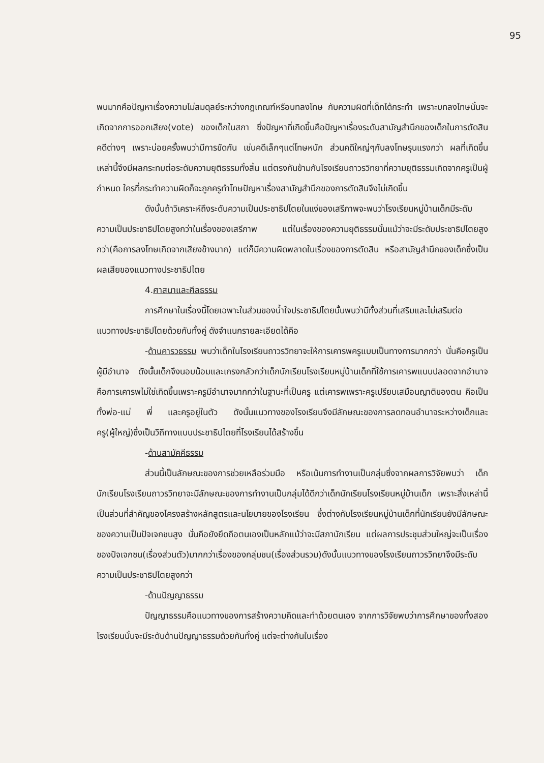95
พบมากคือปัญหาเรื่องความไม่สมดุลย์ระหว่างกฎเกณฑ์หรือบทลงโทษ กับความผิดที่เด็กได้กระทำ เพราะบทลงโทษนั้นจะเกิดจากการออกเสียง(vote) ของเด็กในสภา ซึ่งปัญหาที่เกิดขึ้นคือปัญหาเรื่องระดับสามัญสำนึกของเด็กในการตัดสินคดีต่างๆ เพราะบ่อยครั้งพบว่ามีการขัดกัน เช่นคดีเล็กๆแต่โทษหนัก ส่วนคดีใหญ่ๆกับลงโทษรุนแรงกว่า ผลที่เกิดขึ้นเหล่านี้จึงมีผลกระทบต่อระดับความยุติธรรมทั้งสิ้น แต่ตรงกันข้ามกับโรงเรียนถาวรวิทยาที่ความยุติธรรมเกิดจากครูเป็นผู้กำหนด ใครที่กระทำความผิดก็จะถูกครูทำโทษปัญหาเรื่องสามัญสำนึกของการตัดสินจึงไม่เกิดขึ้น
ดังนั้นถ้าวิเคราะห์ถึงระดับความเป็นประชาธิปไตยในแง่ของเสรีภาพจะพบว่าโรงเรียนหมู่บ้านเด็กมีระดับความเป็นประชาธิปไตยสูงกว่าในเรื่องของเสรีภาพ แต่ในเรื่องของความยุติธรรมนั้นแม้ว่าจะมีระดับประชาธิปไตยสูงกว่า(คือการลงโทษเกิดจากเสียงข้างมาก) แต่ก็มีความผิดพลาดในเรื่องของการตัดสิน หรือสามัญสำนึกของเด็กซึ่งเป็นผลเสียของแนวทางประชาธิปไตย
4.ศาสนาและศีลธรรม
การศึกษาในเรื่องนี้โดยเฉพาะในส่วนของน้ำใจประชาธิปไตยนั้นพบว่ามีทั้งส่วนที่เสริมและไม่เสริมต่อแนวทางประชาธิปไตยด้วยกันทั้งคู่ ดังจำแนกรายละเอียดได้คือ
-ด้านคารวธรรม พบว่าเด็กในโรงเรียนถาวรวิทยาจะให้การเคารพครูแบบเป็นทางการมากกว่า นั่นคือครูเป็นผู้มีอำนาจ ดังนั้นเด็กจึงนอบน้อมและเกรงกลัวกว่าเด็กนักเรียนโรงเรียนหมู่บ้านเด็กที่ใช้การเคารพแบบปลอดจากอำนาจ คือการเคารพไม่ใช่เกิดขึ้นเพราะครูมีอำนาจมากกว่าในฐานะที่เป็นครู แต่เคารพเพราะครูเปรียบเสมือนญาติของตน คือเป็นทั้งพ่อ-แม่ พี่ และครูอยู่ในตัว ดังนั้นแนวทางของโรงเรียนจึงมีลักษณะของการลดทอนอำนาจระหว่างเด็กและครู(ผู้ใหญ่)ซึ่งเป็นวิถีทางแบบประชาธิปไตยที่โรงเรียนได้สร้างขึ้น
-ด้านสามัคคีธรรม
ส่วนนี้เป็นลักษณะของการช่วยเหลือร่วมมือ หรือเน้นการทำงานเป็นกลุ่มซึ่งจากผลการวิจัยพบว่า เด็กนักเรียนโรงเรียนถาวรวิทยาจะมีลักษณะของการทำงานเป็นกลุ่มได้ดีกว่าเด็กนักเรียนโรงเรียนหมู่บ้านเด็ก เพราะสิ่งเหล่านี้เป็นส่วนที่สำคัญของโครงสร้างหลักสูตรและนโยบายของโรงเรียน ซึ่งต่างกับโรงเรียนหมู่บ้านเด็กที่นักเรียนยังมีลักษณะของความเป็นปัจเจกชนสูง นั่นคือยังยึดถือตนเองเป็นหลักแม้ว่าจะมีสภานักเรียน แต่ผลการประชุมส่วนใหญ่จะเป็นเรื่องของปัจเจกชน(เรื่องส่วนตัว)มากกว่าเรื่องของกลุ่มชน(เรื่องส่วนรวม)ดังนั้นแนวทางของโรงเรียนถาวรวิทยาจึงมีระดับความเป็นประชาธิปไตยสูงกว่า
-ด้านปัญญาธรรม
ปัญญาธรรมคือแนวทางของการสร้างความคิดและทำด้วยตนเอง จากการวิจัยพบว่าการศึกษาของทั้งสองโรงเรียนนั้นจะมีระดับด้านปัญญาธรรมด้วยกันทั้งคู่ แต่จะต่างกันในเรื่อง